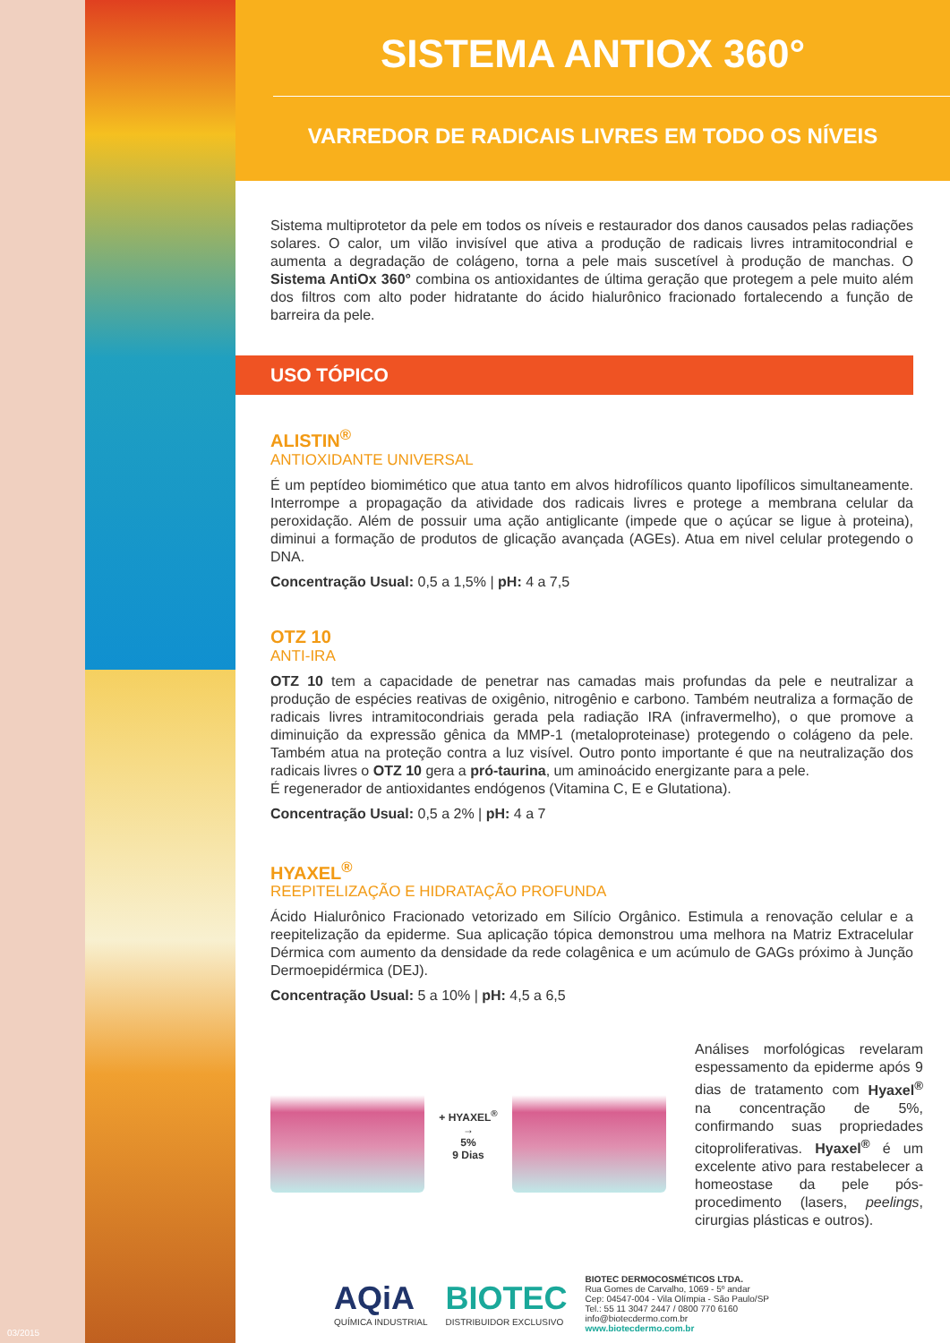SISTEMA ANTIOX 360°
VARREDOR DE RADICAIS LIVRES EM TODO OS NÍVEIS
Sistema multiprotetor da pele em todos os níveis e restaurador dos danos causados pelas radiações solares. O calor, um vilão invisível que ativa a produção de radicais livres intramitocondrial e aumenta a degradação de colágeno, torna a pele mais suscetível à produção de manchas. O Sistema AntiOx 360° combina os antioxidantes de última geração que protegem a pele muito além dos filtros com alto poder hidratante do ácido hialurônico fracionado fortalecendo a função de barreira da pele.
USO TÓPICO
ALISTIN<sup>®</sup>
ANTIOXIDANTE UNIVERSAL
É um peptídeo biomimético que atua tanto em alvos hidrofílicos quanto lipofílicos simultaneamente. Interrompe a propagação da atividade dos radicais livres e protege a membrana celular da peroxidação. Além de possuir uma ação antiglicante (impede que o açúcar se ligue à proteina), diminui a formação de produtos de glicação avançada (AGEs). Atua em nivel celular protegendo o DNA.
Concentração Usual: 0,5 a 1,5% | pH: 4 a 7,5
OTZ 10
ANTI-IRA
OTZ 10 tem a capacidade de penetrar nas camadas mais profundas da pele e neutralizar a produção de espécies reativas de oxigênio, nitrogênio e carbono. Também neutraliza a formação de radicais livres intramitocondriais gerada pela radiação IRA (infravermelho), o que promove a diminuição da expressão gênica da MMP-1 (metaloproteinase) protegendo o colágeno da pele. Também atua na proteção contra a luz visível. Outro ponto importante é que na neutralização dos radicais livres o OTZ 10 gera a pró-taurina, um aminoácido energizante para a pele.
É regenerador de antioxidantes endógenos (Vitamina C, E e Glutationa).
Concentração Usual: 0,5 a 2% | pH: 4 a 7
HYAXEL<sup>®</sup>
REEPITELIZAÇÃO E HIDRATAÇÃO PROFUNDA
Ácido Hialurônico Fracionado vetorizado em Silício Orgânico. Estimula a renovação celular e a reepitelização da epiderme. Sua aplicação tópica demonstrou uma melhora na Matriz Extracelular Dérmica com aumento da densidade da rede colagênica e um acúmulo de GAGs próximo à Junção Dermoepidérmica (DEJ).
Concentração Usual: 5 a 10% | pH: 4,5 a 6,5
+ HYAXEL<sup>®</sup>
→
5%
9 Dias
Análises morfológicas revelaram espessamento da epiderme após 9 dias de tratamento com Hyaxel<sup>®</sup> na concentração de 5%, confirmando suas propriedades citoproliferativas. Hyaxel<sup>®</sup> é um excelente ativo para restabelecer a homeostase da pele pós-procedimento (lasers, peelings, cirurgias plásticas e outros).
AQiA
QUÍMICA INDUSTRIAL
BIOTEC
DISTRIBUIDOR EXCLUSIVO
BIOTEC DERMOCOSMÉTICOS LTDA.
Rua Gomes de Carvalho, 1069 - 5º andar
Cep: 04547-004 - Vila Olímpia - São Paulo/SP
Tel.: 55 11 3047 2447 / 0800 770 6160
info@biotecdermo.com.br
www.biotecdermo.com.br
03/2015